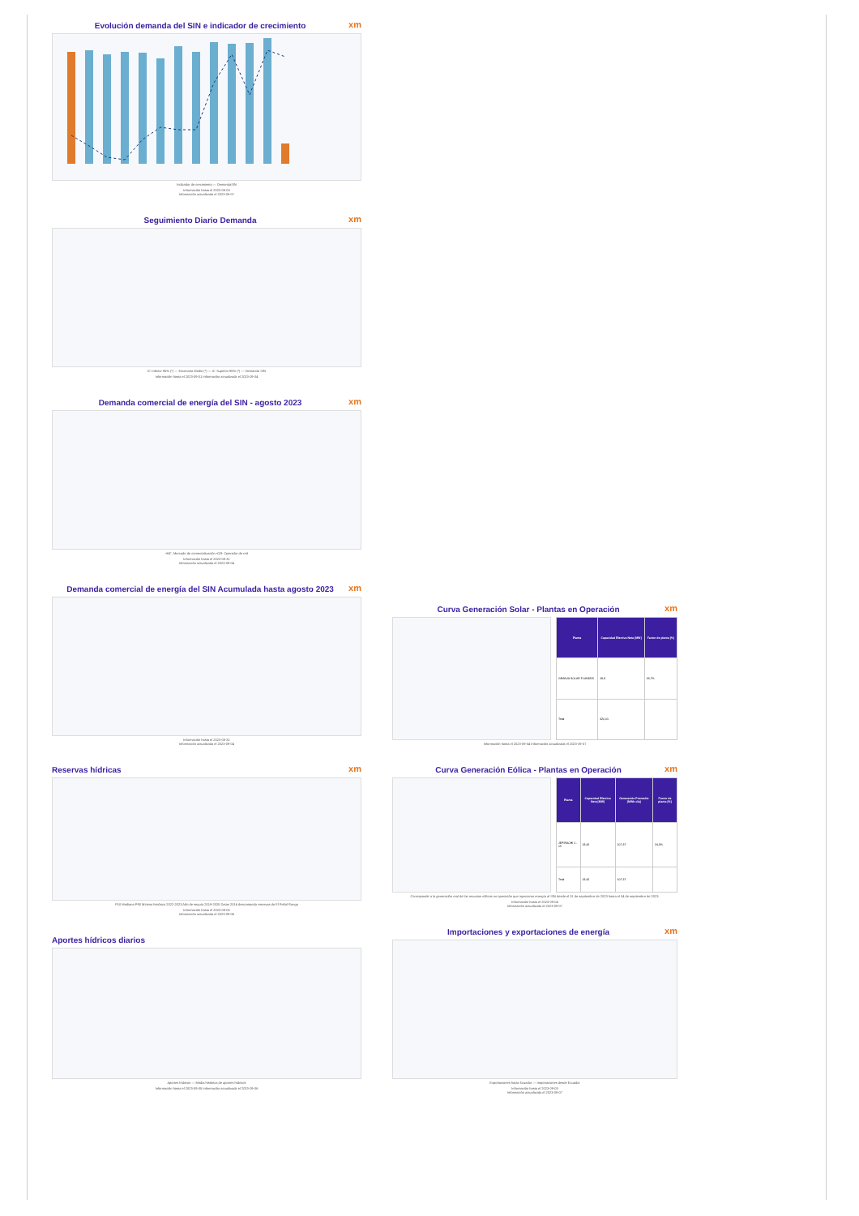xm
Evolución demanda del SIN e indicador de crecimiento
Indicador de crecimiento — DemandaSIN
Información hasta el 2023-09-03
Información actualizada el 2023-09-07
xm
Seguimiento Diario Demanda
IC Inferior 95% (*) — Escenario Medio (*) — IC Superior 95% (*) — Demanda SIN
Información hasta el 2023-09-01 Información actualizada el 2023-09-04
xm
Demanda comercial de energía del SIN - agosto 2023
•MC: Mercado de comercialización •OR: Operador de red
Información hasta el 2023-08-31
Información actualizada el 2023-09-04
xm
Demanda comercial de energía del SIN Acumulada hasta agosto 2023
Información hasta el 2023-08-31
Información actualizada el 2023-09-04
xm
Reservas hídricas
P10 Mediana P90 Mínimo histórico 2022-2023 Año de sequía 2019-2020 Datos 2016 descontando reservas de El Peñol Rango
Información hasta el 2023-09-05
Información actualizada el 2023-09-06
Aportes hídricos diarios
Aportes hídricos — Media histórica de aportes hídricos
Información hasta el 2023-09-05 Información actualizada el 2023-09-06
xm
Curva Generación Solar - Plantas en Operación
| Planta | Capacidad Efectiva Neta [MW] | Factor de planta [%] |
| --- | --- | --- |
| GRANJA SOLAR FLANDES | 19,9 | 33,7% |
| Total | 420,01 | |
Información hasta el 2023-09-04 Información actualizada el 2023-09-07
xm
Curva Generación Eólica - Plantas en Operación
| Planta | Capacidad Efectiva Neta [MW] | Generación Promedio [MWh-día] | Factor de planta [%] |
| --- | --- | --- | --- |
| JEPIRACHI 1 - 15 | 18,42 | 107,37 | 24,3% |
| Total | 18,42 | 107,37 | |
Corresponde a la generación real de los recursos eólicos en operación que inyectaron energía al SIN desde el 01 de septiembre de 2023 hasta el 04 de septiembre de 2023.
Información hasta el 2023-09-04
Información actualizada el 2023-09-07
xm
Importaciones y exportaciones de energía
Exportaciones hacia Ecuador — Importaciones desde Ecuador
Información hasta el 2023-09-03
Información actualizada el 2023-09-07